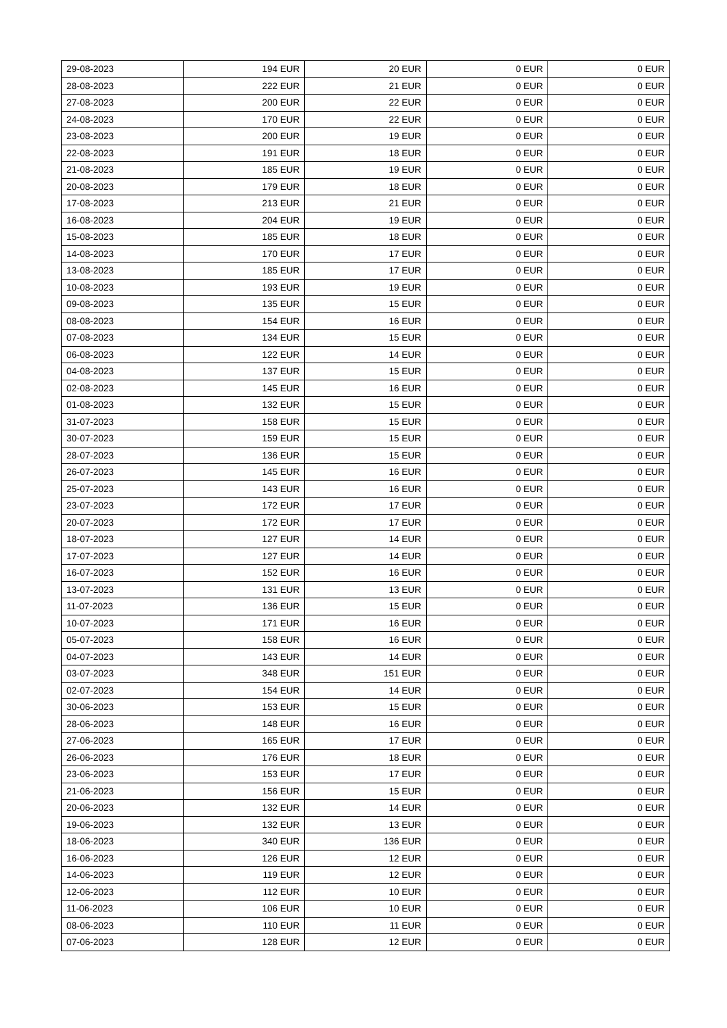| 29-08-2023 | 194 EUR | 20 EUR | 0 EUR | 0 EUR |
| 28-08-2023 | 222 EUR | 21 EUR | 0 EUR | 0 EUR |
| 27-08-2023 | 200 EUR | 22 EUR | 0 EUR | 0 EUR |
| 24-08-2023 | 170 EUR | 22 EUR | 0 EUR | 0 EUR |
| 23-08-2023 | 200 EUR | 19 EUR | 0 EUR | 0 EUR |
| 22-08-2023 | 191 EUR | 18 EUR | 0 EUR | 0 EUR |
| 21-08-2023 | 185 EUR | 19 EUR | 0 EUR | 0 EUR |
| 20-08-2023 | 179 EUR | 18 EUR | 0 EUR | 0 EUR |
| 17-08-2023 | 213 EUR | 21 EUR | 0 EUR | 0 EUR |
| 16-08-2023 | 204 EUR | 19 EUR | 0 EUR | 0 EUR |
| 15-08-2023 | 185 EUR | 18 EUR | 0 EUR | 0 EUR |
| 14-08-2023 | 170 EUR | 17 EUR | 0 EUR | 0 EUR |
| 13-08-2023 | 185 EUR | 17 EUR | 0 EUR | 0 EUR |
| 10-08-2023 | 193 EUR | 19 EUR | 0 EUR | 0 EUR |
| 09-08-2023 | 135 EUR | 15 EUR | 0 EUR | 0 EUR |
| 08-08-2023 | 154 EUR | 16 EUR | 0 EUR | 0 EUR |
| 07-08-2023 | 134 EUR | 15 EUR | 0 EUR | 0 EUR |
| 06-08-2023 | 122 EUR | 14 EUR | 0 EUR | 0 EUR |
| 04-08-2023 | 137 EUR | 15 EUR | 0 EUR | 0 EUR |
| 02-08-2023 | 145 EUR | 16 EUR | 0 EUR | 0 EUR |
| 01-08-2023 | 132 EUR | 15 EUR | 0 EUR | 0 EUR |
| 31-07-2023 | 158 EUR | 15 EUR | 0 EUR | 0 EUR |
| 30-07-2023 | 159 EUR | 15 EUR | 0 EUR | 0 EUR |
| 28-07-2023 | 136 EUR | 15 EUR | 0 EUR | 0 EUR |
| 26-07-2023 | 145 EUR | 16 EUR | 0 EUR | 0 EUR |
| 25-07-2023 | 143 EUR | 16 EUR | 0 EUR | 0 EUR |
| 23-07-2023 | 172 EUR | 17 EUR | 0 EUR | 0 EUR |
| 20-07-2023 | 172 EUR | 17 EUR | 0 EUR | 0 EUR |
| 18-07-2023 | 127 EUR | 14 EUR | 0 EUR | 0 EUR |
| 17-07-2023 | 127 EUR | 14 EUR | 0 EUR | 0 EUR |
| 16-07-2023 | 152 EUR | 16 EUR | 0 EUR | 0 EUR |
| 13-07-2023 | 131 EUR | 13 EUR | 0 EUR | 0 EUR |
| 11-07-2023 | 136 EUR | 15 EUR | 0 EUR | 0 EUR |
| 10-07-2023 | 171 EUR | 16 EUR | 0 EUR | 0 EUR |
| 05-07-2023 | 158 EUR | 16 EUR | 0 EUR | 0 EUR |
| 04-07-2023 | 143 EUR | 14 EUR | 0 EUR | 0 EUR |
| 03-07-2023 | 348 EUR | 151 EUR | 0 EUR | 0 EUR |
| 02-07-2023 | 154 EUR | 14 EUR | 0 EUR | 0 EUR |
| 30-06-2023 | 153 EUR | 15 EUR | 0 EUR | 0 EUR |
| 28-06-2023 | 148 EUR | 16 EUR | 0 EUR | 0 EUR |
| 27-06-2023 | 165 EUR | 17 EUR | 0 EUR | 0 EUR |
| 26-06-2023 | 176 EUR | 18 EUR | 0 EUR | 0 EUR |
| 23-06-2023 | 153 EUR | 17 EUR | 0 EUR | 0 EUR |
| 21-06-2023 | 156 EUR | 15 EUR | 0 EUR | 0 EUR |
| 20-06-2023 | 132 EUR | 14 EUR | 0 EUR | 0 EUR |
| 19-06-2023 | 132 EUR | 13 EUR | 0 EUR | 0 EUR |
| 18-06-2023 | 340 EUR | 136 EUR | 0 EUR | 0 EUR |
| 16-06-2023 | 126 EUR | 12 EUR | 0 EUR | 0 EUR |
| 14-06-2023 | 119 EUR | 12 EUR | 0 EUR | 0 EUR |
| 12-06-2023 | 112 EUR | 10 EUR | 0 EUR | 0 EUR |
| 11-06-2023 | 106 EUR | 10 EUR | 0 EUR | 0 EUR |
| 08-06-2023 | 110 EUR | 11 EUR | 0 EUR | 0 EUR |
| 07-06-2023 | 128 EUR | 12 EUR | 0 EUR | 0 EUR |